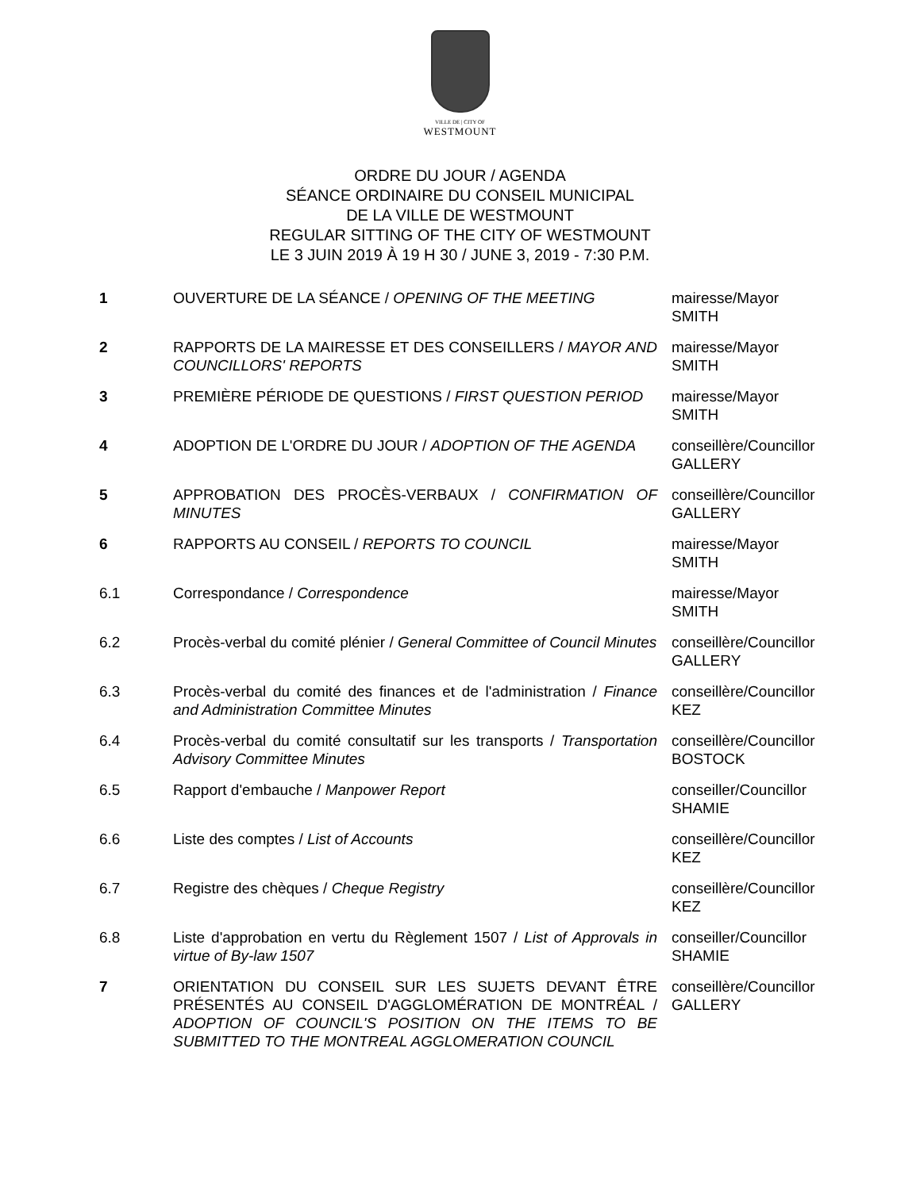VILLE DE | CITY OF
WESTMOUNT
ORDRE DU JOUR / AGENDA
SÉANCE ORDINAIRE DU CONSEIL MUNICIPAL
DE LA VILLE DE WESTMOUNT
REGULAR SITTING OF THE CITY OF WESTMOUNT
LE 3 JUIN 2019 À 19 H 30 / JUNE 3, 2019 - 7:30 P.M.
| 1 | OUVERTURE DE LA SÉANCE / OPENING OF THE MEETING | mairesse/Mayor SMITH |
| 2 | RAPPORTS DE LA MAIRESSE ET DES CONSEILLERS / MAYOR AND COUNCILLORS' REPORTS | mairesse/Mayor SMITH |
| 3 | PREMIÈRE PÉRIODE DE QUESTIONS / FIRST QUESTION PERIOD | mairesse/Mayor SMITH |
| 4 | ADOPTION DE L'ORDRE DU JOUR / ADOPTION OF THE AGENDA | conseillère/Councillor GALLERY |
| 5 | APPROBATION DES PROCÈS-VERBAUX / CONFIRMATION OF MINUTES | conseillère/Councillor GALLERY |
| 6 | RAPPORTS AU CONSEIL / REPORTS TO COUNCIL | mairesse/Mayor SMITH |
| 6.1 | Correspondance / Correspondence | mairesse/Mayor SMITH |
| 6.2 | Procès-verbal du comité plénier / General Committee of Council Minutes | conseillère/Councillor GALLERY |
| 6.3 | Procès-verbal du comité des finances et de l'administration / Finance and Administration Committee Minutes | conseillère/Councillor KEZ |
| 6.4 | Procès-verbal du comité consultatif sur les transports / Transportation Advisory Committee Minutes | conseillère/Councillor BOSTOCK |
| 6.5 | Rapport d'embauche / Manpower Report | conseiller/Councillor SHAMIE |
| 6.6 | Liste des comptes / List of Accounts | conseillère/Councillor KEZ |
| 6.7 | Registre des chèques / Cheque Registry | conseillère/Councillor KEZ |
| 6.8 | Liste d'approbation en vertu du Règlement 1507 / List of Approvals in virtue of By-law 1507 | conseiller/Councillor SHAMIE |
| 7 | ORIENTATION DU CONSEIL SUR LES SUJETS DEVANT ÊTRE PRÉSENTÉS AU CONSEIL D'AGGLOMÉRATION DE MONTRÉAL / ADOPTION OF COUNCIL'S POSITION ON THE ITEMS TO BE SUBMITTED TO THE MONTREAL AGGLOMERATION COUNCIL | conseillère/Councillor GALLERY |